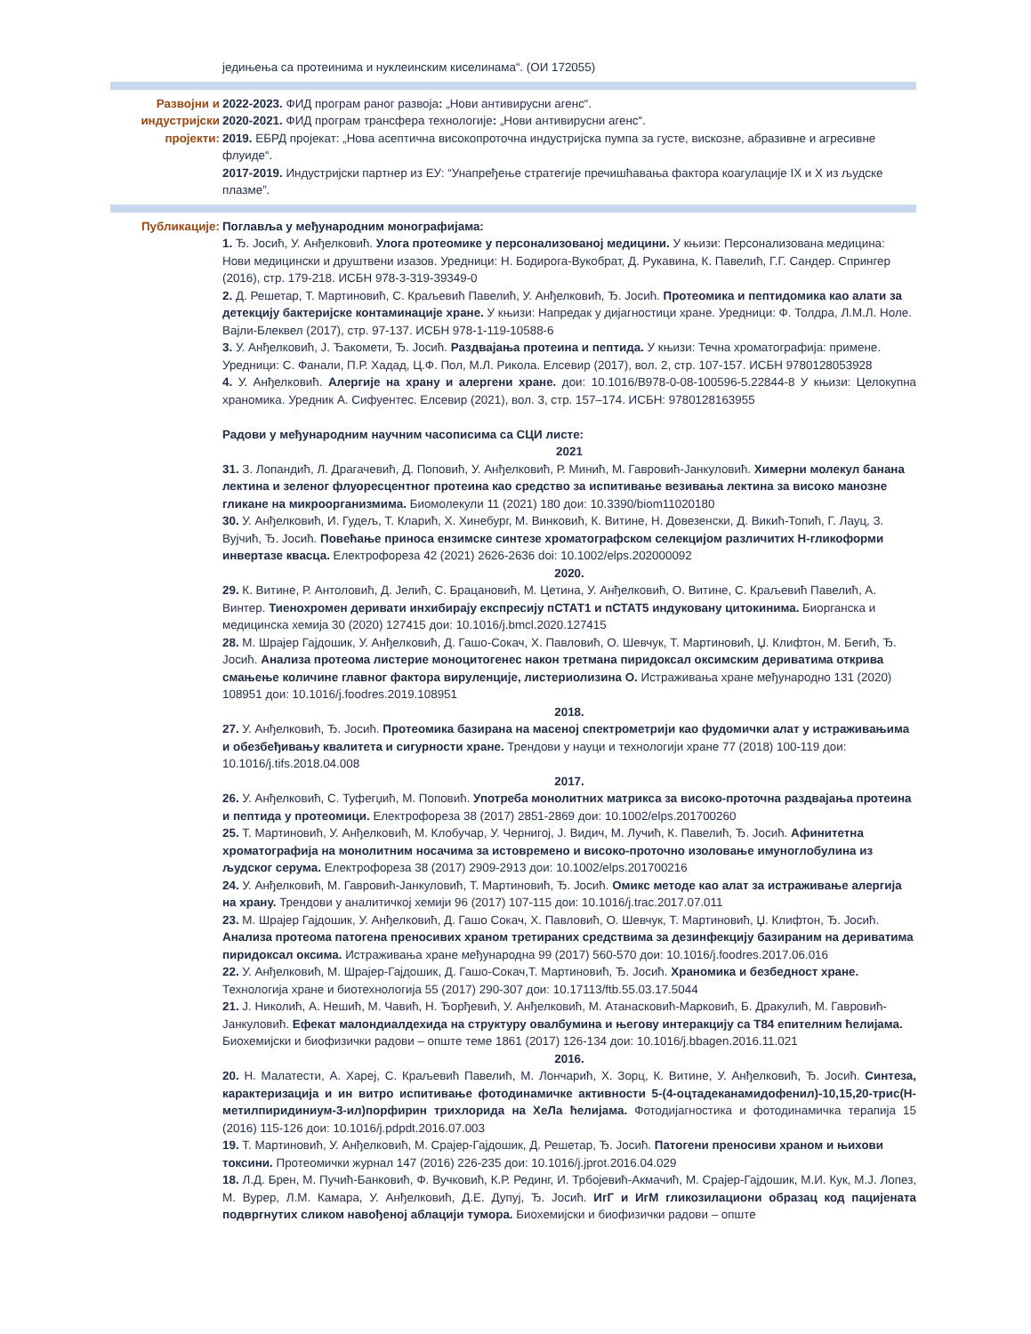једињења са протеинима и нуклеинским киселинама“. (ОИ 172055)
Развојни и индустријски пројекти:
2022-2023. ФИД програм раног развоја: „Нови антивирусни агенс“.
2020-2021. ФИД програм трансфера технологије: „Нови антивирусни агенс“.
2019. ЕБРД пројекат: „Нова асептична високопроточна индустријска пумпа за густе, вискозне, абразивне и агресивне флуиде“.
2017-2019. Индустријски партнер из ЕУ: “Унапређење стратегије пречишћавања фактора коагулације IX и X из људске плазме”.
Публикације: Поглавља у међународним монографијама:
1. Ђ. Јосић, У. Анђелковић. Улога протеомике у персонализованој медицини. У књизи: Персонализована медицина: Нови медицински и друштвени изазов. Уредници: Н. Бодирога-Вукобрат, Д. Рукавина, К. Павелић, Г.Г. Сандер. Спрингер (2016), стр. 179-218. ИСБН 978-3-319-39349-0
2. Д. Решетар, Т. Мартиновић, С. Краљевић Павелић, У. Анђелковић, Ђ. Јосић. Протеомика и пептидомика као алати за детекцију бактеријске контаминације хране. У књизи: Напредак у дијагностици хране. Уредници: Ф. Толдра, Л.М.Л. Ноле. Вајли-Блеквел (2017), стр. 97-137. ИСБН 978-1-119-10588-6
3. У. Анђелковић, Ј. Ђакомети, Ђ. Јосић. Раздвајања протеина и пептида. У књизи: Течна хроматографија: примене. Уредници: С. Фанали, П.Р. Хадад, Ц.Ф. Пол, М.Л. Рикола. Елсевир (2017), вол. 2, стр. 107-157. ИСБН 9780128053928
4. У. Анђелковић. Алергије на храну и алергени хране. дои: 10.1016/B978-0-08-100596-5.22844-8 У књизи: Целокупна храномика. Уредник А. Сифуентес. Елсевир (2021), вол. 3, стр. 157–174. ИСБН: 9780128163955
Радови у међународним научним часописима са СЦИ листе:
2021
31. З. Лопандић, Л. Драгачевић, Д. Поповић, У. Анђелковић, Р. Минић, М. Гавровић-Јанкуловић. Химерни молекул банана лектина и зеленог флуоресцентног протеина као средство за испитивање везивања лектина за високо манозне гликане на микроорганизмима. Биомолекули 11 (2021) 180 дои: 10.3390/biom11020180
30. У. Анђелковић, И. Гудељ, Т. Кларић, Х. Хинебург, М. Винковић, К. Витине, Н. Довезенски, Д. Викић-Топић, Г. Лауц, З. Вујчић, Ђ. Јосић. Повећање приноса ензимске синтезе хроматографском селекцијом различитих Н-гликоформи инвертазе квасца. Електрофореза 42 (2021) 2626-2636 doi: 10.1002/elps.202000092
2020.
29. К. Витине, Р. Антоловић, Д. Јелић, С. Брацановић, М. Цетина, У. Анђелковић, О. Витине, С. Краљевић Павелић, А. Винтер. Тиенохромен деривати инхибирају експресију пСТАТ1 и пСТАТ5 индуковану цитокинима. Биорганска и медицинска хемија 30 (2020) 127415 дои: 10.1016/j.bmcl.2020.127415
28. М. Шрајер Гајдошик, У. Анђелковић, Д. Гашо-Сокач, Х. Павловић, О. Шевчук, Т. Мартиновић, Џ. Клифтон, М. Бегић, Ђ. Јосић. Анализа протеома листерие моноцитогенес након третмана пиридоксал оксимским дериватима открива смањење количине главног фактора вируленције, листериолизина О. Истраживања хране међународно 131 (2020) 108951 дои: 10.1016/j.foodres.2019.108951
2018.
27. У. Анђелковић, Ђ. Јосић. Протеомика базирана на масеној спектрометрији као фудомички алат у истраживањима и обезбеђивању квалитета и сигурности хране. Трендови у науци и технологији хране 77 (2018) 100-119 дои: 10.1016/j.tifs.2018.04.008
2017.
26. У. Анђелковић, С. Туфегџић, М. Поповић. Употреба монолитних матрикса за високо-проточна раздвајања протеина и пептида у протеомици. Електрофореза 38 (2017) 2851-2869 дои: 10.1002/elps.201700260
25. Т. Мартиновић, У. Анђелковић, М. Клобучар, У. Чернигој, Ј. Видич, М. Лучић, К. Павелић, Ђ. Јосић. Афинитетна хроматографија на монолитним носачима за истовремено и високо-проточно изоловање имуноглобулина из људског серума. Електрофореза 38 (2017) 2909-2913 дои: 10.1002/elps.201700216
24. У. Анђелковић, М. Гавровић-Јанкуловић, Т. Мартиновић, Ђ. Јосић. Омикс методе као алат за истраживање алергија на храну. Трендови у аналитичкој хемији 96 (2017) 107-115 дои: 10.1016/j.trac.2017.07.011
23. М. Шрајер Гајдошик, У. Анђелковић, Д. Гашо Сокач, Х. Павловић, О. Шевчук, Т. Мартиновић, Џ. Клифтон, Ђ. Јосић. Анализа протеома патогена преносивих храном третираних средствима за дезинфекцију базираним на дериватима пиридоксал оксима. Истраживања хране међународна 99 (2017) 560-570 дои: 10.1016/j.foodres.2017.06.016
22. У. Анђелковић, М. Шрајер-Гајдошик, Д. Гашо-Сокач,Т. Мартиновић, Ђ. Јосић. Храномика и безбедност хране. Технологија хране и биотехнологија 55 (2017) 290-307 дои: 10.17113/ftb.55.03.17.5044
21. Ј. Николић, А. Нешић, М. Чавић, Н. Ђорђевић, У. Анђелковић, М. Атанасковић-Марковић, Б. Дракулић, М. Гавровић-Јанкуловић. Ефекат малондиалдехида на структуру овалбумина и његову интеракцију са Т84 епителним ћелијама. Биохемијски и биофизички радови – опште теме 1861 (2017) 126-134 дои: 10.1016/j.bbagen.2016.11.021
2016.
20. Н. Малатести, А. Харej, С. Краљевић Павелић, М. Лончарић, Х. Зорц, К. Витине, У. Анђелковић, Ђ. Јосић. Синтеза, карактеризација и ин витро испитивање фотодинамичке активности 5-(4-оцтадеканамидофенил)-10,15,20-трис(Н-метилпиридиниум-3-ил)порфирин трихлорида на ХеЛа ћелијама. Фотодијагностика и фотодинамичка терапија 15 (2016) 115-126 дои: 10.1016/j.pdpdt.2016.07.003
19. Т. Мартиновић, У. Анђелковић, М. Срајер-Гајдошик, Д. Решетар, Ђ. Јосић. Патогени преносиви храном и њихови токсини. Протеомички журнал 147 (2016) 226-235 дои: 10.1016/j.jprot.2016.04.029
18. Л.Д. Брен, М. Пучић-Банковић, Ф. Вучковић, К.Р. Рединг, И. Трбојевић-Акмачић, М. Срајер-Гајдошик, М.И. Кук, М.Ј. Лопез, М. Вурер, Л.М. Камара, У. Анђелковић, Д.Е. Дупуј, Ђ. Јосић. ИгГ и ИгМ гликозилациони образац код пацијената подвргнутих сликом навођеној аблацији тумора. Биохемијски и биофизички радови – опште